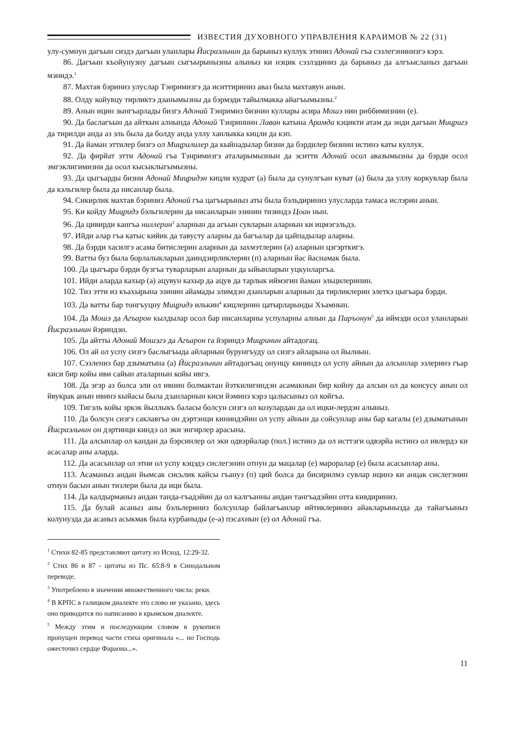ИЗВЕСТИЯ ДУХОВНОГО УПРАВЛЕНИЯ КАРАИМОВ № 22 (31)
улу-сумнун дагъын сиздэ дагъын уланлары Йисраэльнин да барыныз куллук этиниз Адонай гъа сэзлегэнинизгэ кэрэ.
86. Дагъын къойунузну дагъын сыгъырынызны алыныз ки нэцик сэзлэдиниз да барыныз да алгъысланыз дагъын мэнидэ.<sup>1</sup>
87. Махтав бэриниз улуслар Тэнримизгэ да иситтириниз аваз была махтавун анын.
88. Олду койувцу тирликтэ дзанымызны да бэрмэди тайылмакка айагъымызны.<sup>2</sup>
89. Анын ицин зынгъарлады бизгэ Адонай Тэнримиз бизнин куллары асира Мошэ нин риббимизнин (е).
90. Да баслагъын да айткын алнында Адонай Тэнриннин Лаван катына Арамда кэцикти атам да энди дагъын Мицригэ да тирилди анда аз эль была да болду анда уллу ханлыкка кицли да кэп.
91. Да йаман эттилер бизгэ ол Мицрилилер да кыйнадылар бизни да бэрдилер бизнин истинэ каты куллук.
92. Да фирйат этти Адонай гъа Тэнримизгэ аталарымызнын да эситти Адонай осол авазымызны да бэрди осол эмгэклигимизни да осол кысыклыгымызны.
93. Да цыгъарды бизни Адонай Мицридэн кицли кудрат (а) была да сунулгъан куват (а) была да уллу коркувлар была да кэльгилер была да нисанлар была.
94. Сикирлик махтав бэриниз Адонай гъа цагъырыныз аты была бэльдириниз улусларда тамаса ислэрин анын.
95. Ки койду Мицридэ бэльгилерин да нисанларын эзинин тизиндэ Цоан нын.
96. Да цивирди кангъа ниллерин<sup>3</sup> аларнын да агъын сувларын аларнын ки ицмэгэльдэ.
97. Ийди алар гъа катыс кийик да тавусту аларны да багъалар да цайпадылар аларны.
98. Да бэрди хасилгэ асама битислерин аларнын да захмэтлерин (а) аларнын цэгэрткигэ.
99. Ватты буз была борлалыкларын даиндзирликлерин (п) аларнын йас йаснамак была.
100. Да цыгъара бэрди бузгъа туварларын аларнын да ыйынларын уцкунларгъа.
101. Ийди аларда кахыр (а) ацувун кахыр да ацув да тарлык иймэгин йаман эльцилеринин.
102. Тиз этти из къахырына эзинин айамады элимдэн дзанларын аларнын да тирликлерин элеткэ цыгъара бэрди.
103. Да ватты бар тонгъуцну Мицридэ илькин<sup>4</sup> кицлернин цатырларынды Хъамнын.
104. Да Мошэ да Агъарон кылдылар осол бар нисанларны успуларны алнын да Паръонун<sup>5</sup> да иймэди осол уланларын Йисраэльнин йэриндэн.
105. Да айтты Адонай Мошэгэ да Агъарон га йэриндэ Мицринин айтадогац.
106. Ол ай ол успу сизгэ баслыгъыда айларнын бурунгъуду ол сизгэ айларына ол йылнын.
107. Сэзлениз бар дзыматына (а) Йисраэльнин айтадогъац онунцу кининдэ ол успу айнын да алсынлар эзлеринэ гъар киси бир койы иви сайын аталарнын койы ивгэ.
108. Да эгэр аз болса эли ол ивнин болмактан йэткилигиндэн асамакнын бир койну да алсын ол да консусу анын ол йвукрак анын ивинэ кыйасы была дзанларнын киси йэминэ кэрэ цалысыныз ол койгъа.
109. Тигэль койы эркэк йыллыкъ баласы болсун сизгэ ол козулардан да ол ицки-лердэн алыныз.
110. Да болсун сизгэ саклавгъа он дэртэнци кининдэйин ол успу айнын да сойсунлар аны бар кагалы (е) дзыматынын Йисраэльнин он дэртинци киндэ ол эки энгирлер арасына.
111. Да алсынлар ол кандан да бэрсинлер ол эки одвэрйалар (пол.) истинэ да ол исттэги одвэрйа истинэ ол ивлердэ ки асасалар аны аларда.
112. Да асасынлар ол этни ол успу кэцэдэ сислегэнин отнун да мацалар (е) мароралар (е) была асасынлар аны.
113. Асаманыз андан йымсак сисьлик кайсы гъануз (п) ций болса да бисирилмэ сувлар ицинэ ки анцак сислегэнин отнун басын анын тизлери была да ици была.
114. Да калдырманыз андан танда-гъадэйин да ол калгъанны андан тангъадэйин отта кивдириниз.
115. Да булай асаныз аны бэльлериниз болсунлар байлагъанлар ийтиклериниз айакларынызда да тайагъыныз колунузда да асаныз асыкмак была курбаныды (е-а) пэсахнын (е) ол Адонай гъа.
<sup>1</sup> Стихи 82-85 представляют цитату из Исход, 12:29-32.
<sup>2</sup> Стих 86 и 87 - цитаты из Пс. 65:8-9 в Синодальном переводе.
<sup>3</sup> Употреблено в значении множественного числа: реки.
<sup>4</sup> В КРПС в галицком диалекте это слово не указано, здесь оно приводится по написанию в крымском диалекте.
<sup>5</sup> Между этим и последующим словом в рукописи пропущен перевод части стиха оригинала «... но Господь ожесточил сердце Фараона...».
11